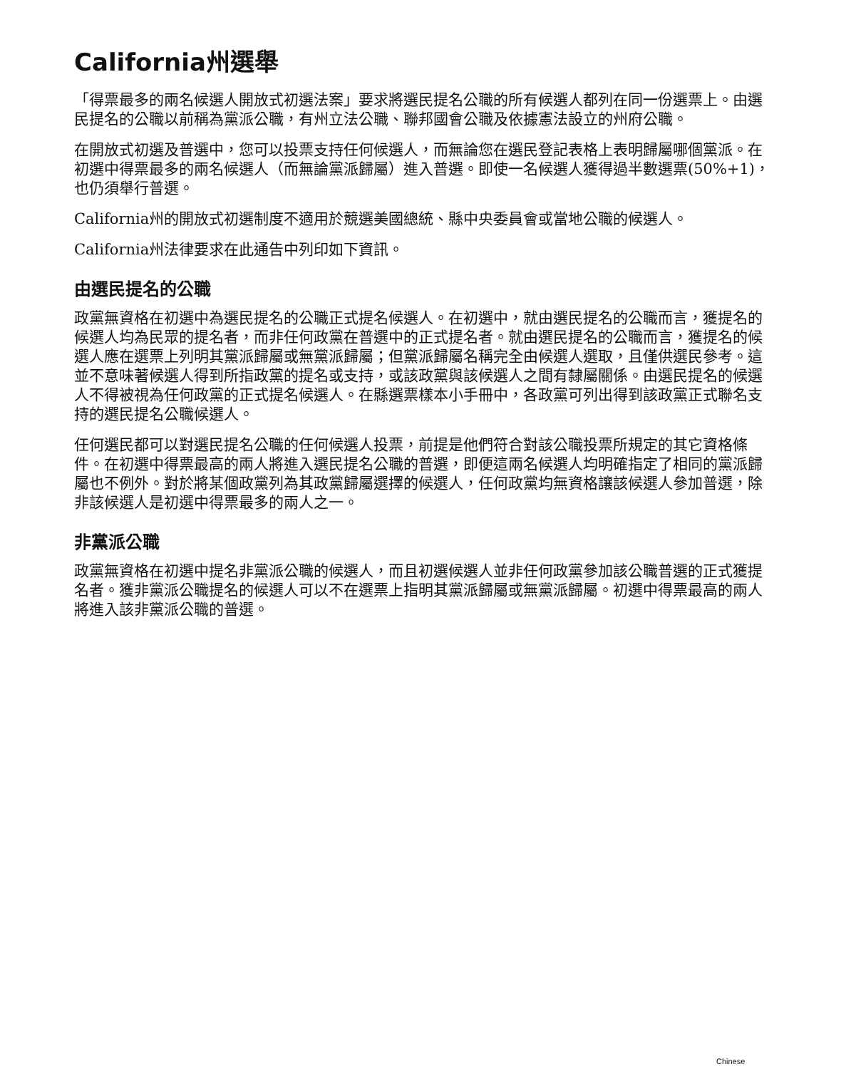California州選舉
「得票最多的兩名候選人開放式初選法案」要求將選民提名公職的所有候選人都列在同一份選票上。由選民提名的公職以前稱為黨派公職，有州立法公職、聯邦國會公職及依據憲法設立的州府公職。
在開放式初選及普選中，您可以投票支持任何候選人，而無論您在選民登記表格上表明歸屬哪個黨派。在初選中得票最多的兩名候選人（而無論黨派歸屬）進入普選。即使一名候選人獲得過半數選票(50%+1)，也仍須舉行普選。
California州的開放式初選制度不適用於競選美國總統、縣中央委員會或當地公職的候選人。
California州法律要求在此通告中列印如下資訊。
由選民提名的公職
政黨無資格在初選中為選民提名的公職正式提名候選人。在初選中，就由選民提名的公職而言，獲提名的候選人均為民眾的提名者，而非任何政黨在普選中的正式提名者。就由選民提名的公職而言，獲提名的候選人應在選票上列明其黨派歸屬或無黨派歸屬；但黨派歸屬名稱完全由候選人選取，且僅供選民參考。這並不意味著候選人得到所指政黨的提名或支持，或該政黨與該候選人之間有隸屬關係。由選民提名的候選人不得被視為任何政黨的正式提名候選人。在縣選票樣本小手冊中，各政黨可列出得到該政黨正式聯名支持的選民提名公職候選人。
任何選民都可以對選民提名公職的任何候選人投票，前提是他們符合對該公職投票所規定的其它資格條件。在初選中得票最高的兩人將進入選民提名公職的普選，即便這兩名候選人均明確指定了相同的黨派歸屬也不例外。對於將某個政黨列為其政黨歸屬選擇的候選人，任何政黨均無資格讓該候選人參加普選，除非該候選人是初選中得票最多的兩人之一。
非黨派公職
政黨無資格在初選中提名非黨派公職的候選人，而且初選候選人並非任何政黨參加該公職普選的正式獲提名者。獲非黨派公職提名的候選人可以不在選票上指明其黨派歸屬或無黨派歸屬。初選中得票最高的兩人將進入該非黨派公職的普選。
Chinese